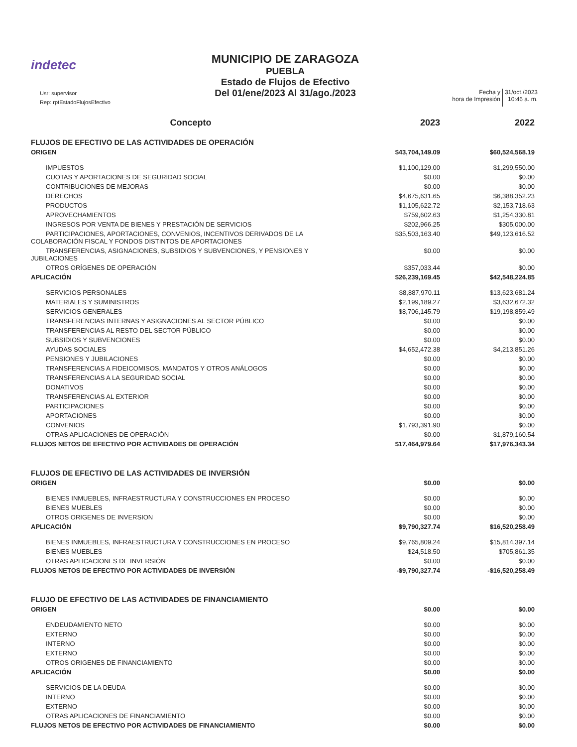indetec
MUNICIPIO DE ZARAGOZA
PUEBLA
Estado de Flujos de Efectivo
Del 01/ene/2023 Al 31/ago./2023
Usr: supervisor
Rep: rptEstadoFlujosEfectivo
Fecha y
hora de Impresión
31/oct./2023
10:46 a. m.
| Concepto | 2023 | 2022 |
| --- | --- | --- |
| FLUJOS DE EFECTIVO DE LAS ACTIVIDADES DE OPERACIÓN | | |
| ORIGEN | $43,704,149.09 | $60,524,568.19 |
| IMPUESTOS | $1,100,129.00 | $1,299,550.00 |
| CUOTAS Y APORTACIONES DE SEGURIDAD SOCIAL | $0.00 | $0.00 |
| CONTRIBUCIONES DE MEJORAS | $0.00 | $0.00 |
| DERECHOS | $4,675,631.65 | $6,388,352.23 |
| PRODUCTOS | $1,105,622.72 | $2,153,718.63 |
| APROVECHAMIENTOS | $759,602.63 | $1,254,330.81 |
| INGRESOS POR VENTA DE BIENES Y PRESTACIÓN DE SERVICIOS | $202,966.25 | $305,000.00 |
| PARTICIPACIONES, APORTACIONES, CONVENIOS, INCENTIVOS DERIVADOS DE LA COLABORACIÓN FISCAL Y FONDOS DISTINTOS DE APORTACIONES | $35,503,163.40 | $49,123,616.52 |
| TRANSFERENCIAS, ASIGNACIONES, SUBSIDIOS Y SUBVENCIONES, Y PENSIONES Y JUBILACIONES | $0.00 | $0.00 |
| OTROS ORÍGENES DE OPERACIÓN | $357,033.44 | $0.00 |
| APLICACIÓN | $26,239,169.45 | $42,548,224.85 |
| SERVICIOS PERSONALES | $8,887,970.11 | $13,623,681.24 |
| MATERIALES Y SUMINISTROS | $2,199,189.27 | $3,632,672.32 |
| SERVICIOS GENERALES | $8,706,145.79 | $19,198,859.49 |
| TRANSFERENCIAS INTERNAS Y ASIGNACIONES AL SECTOR PÚBLICO | $0.00 | $0.00 |
| TRANSFERENCIAS AL RESTO DEL SECTOR PÚBLICO | $0.00 | $0.00 |
| SUBSIDIOS Y SUBVENCIONES | $0.00 | $0.00 |
| AYUDAS SOCIALES | $4,652,472.38 | $4,213,851.26 |
| PENSIONES Y JUBILACIONES | $0.00 | $0.00 |
| TRANSFERENCIAS A FIDEICOMISOS, MANDATOS Y OTROS ANÁLOGOS | $0.00 | $0.00 |
| TRANSFERENCIAS A LA SEGURIDAD SOCIAL | $0.00 | $0.00 |
| DONATIVOS | $0.00 | $0.00 |
| TRANSFERENCIAS AL EXTERIOR | $0.00 | $0.00 |
| PARTICIPACIONES | $0.00 | $0.00 |
| APORTACIONES | $0.00 | $0.00 |
| CONVENIOS | $1,793,391.90 | $0.00 |
| OTRAS APLICACIONES DE OPERACIÓN | $0.00 | $1,879,160.54 |
| FLUJOS NETOS DE EFECTIVO POR ACTIVIDADES DE OPERACIÓN | $17,464,979.64 | $17,976,343.34 |
| FLUJOS DE EFECTIVO DE LAS ACTIVIDADES DE INVERSIÓN | | |
| ORIGEN | $0.00 | $0.00 |
| BIENES INMUEBLES, INFRAESTRUCTURA Y CONSTRUCCIONES EN PROCESO | $0.00 | $0.00 |
| BIENES MUEBLES | $0.00 | $0.00 |
| OTROS ORIGENES DE INVERSION | $0.00 | $0.00 |
| APLICACIÓN | $9,790,327.74 | $16,520,258.49 |
| BIENES INMUEBLES, INFRAESTRUCTURA Y CONSTRUCCIONES EN PROCESO | $9,765,809.24 | $15,814,397.14 |
| BIENES MUEBLES | $24,518.50 | $705,861.35 |
| OTRAS APLICACIONES DE INVERSIÓN | $0.00 | $0.00 |
| FLUJOS NETOS DE EFECTIVO POR ACTIVIDADES DE INVERSIÓN | -$9,790,327.74 | -$16,520,258.49 |
| FLUJO DE EFECTIVO DE LAS ACTIVIDADES DE FINANCIAMIENTO | | |
| ORIGEN | $0.00 | $0.00 |
| ENDEUDAMIENTO NETO | $0.00 | $0.00 |
| EXTERNO | $0.00 | $0.00 |
| INTERNO | $0.00 | $0.00 |
| EXTERNO | $0.00 | $0.00 |
| OTROS ORIGENES DE FINANCIAMIENTO | $0.00 | $0.00 |
| APLICACIÓN | $0.00 | $0.00 |
| SERVICIOS DE LA DEUDA | $0.00 | $0.00 |
| INTERNO | $0.00 | $0.00 |
| EXTERNO | $0.00 | $0.00 |
| OTRAS APLICACIONES DE FINANCIAMIENTO | $0.00 | $0.00 |
| FLUJOS NETOS DE EFECTIVO POR ACTIVIDADES DE FINANCIAMIENTO | $0.00 | $0.00 |